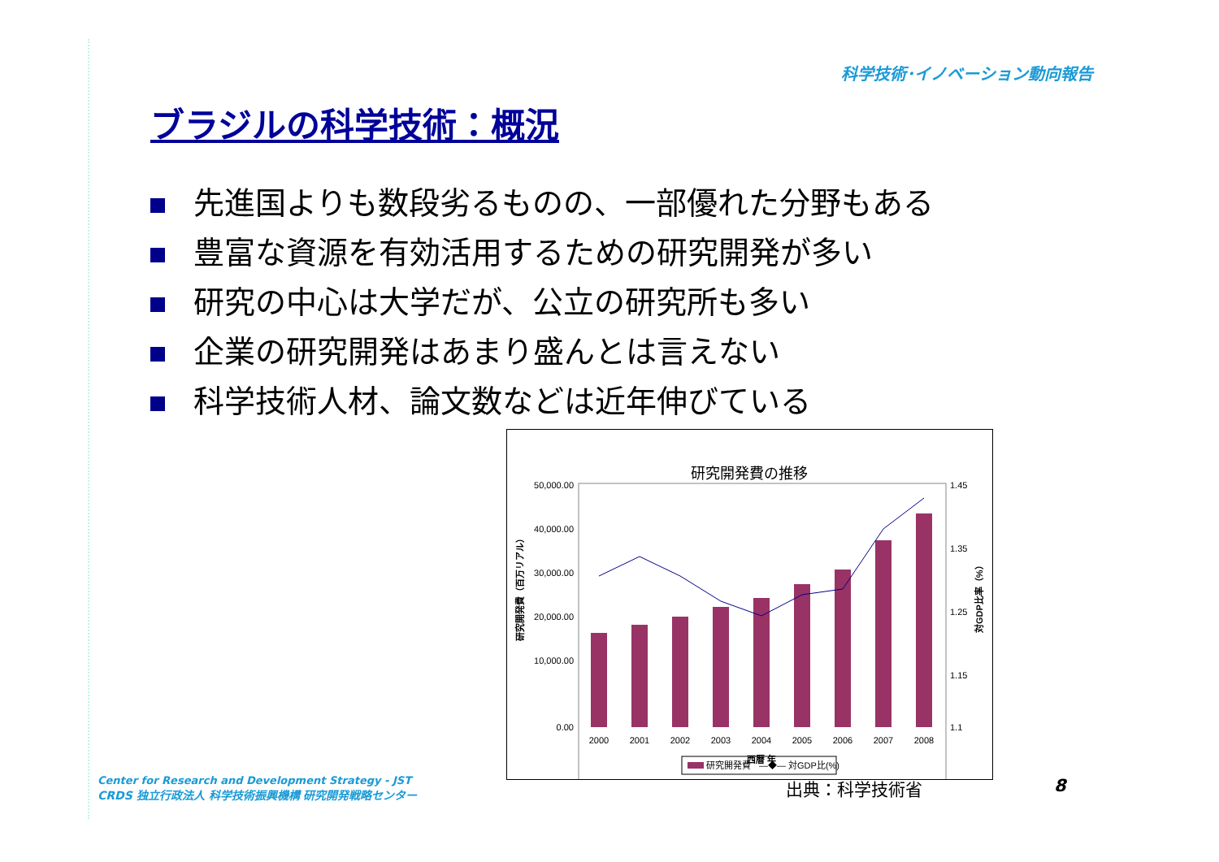科学技術･イノベーション動向報告
ブラジルの科学技術：概況
先進国よりも数段劣るものの、一部優れた分野もある
豊富な資源を有効活用するための研究開発が多い
研究の中心は大学だが、公立の研究所も多い
企業の研究開発はあまり盛んとは言えない
科学技術人材、論文数などは近年伸びている
研究開発費の推移
50,000.00
40,000.00
30,000.00
20,000.00
10,000.00
0.00
1.45
1.35
1.25
1.15
1.1
2000
2001
2002
2003
2004
2005
2006
2007
2008
西暦 年
研究開発費（百万リアル）
対GDP比率（%）
研究開発費
—◆— 対GDP比(%)
Center for Research and Development Strategy - JST
CRDS 独立行政法人 科学技術振興機構 研究開発戦略センター
出典：科学技術省 8